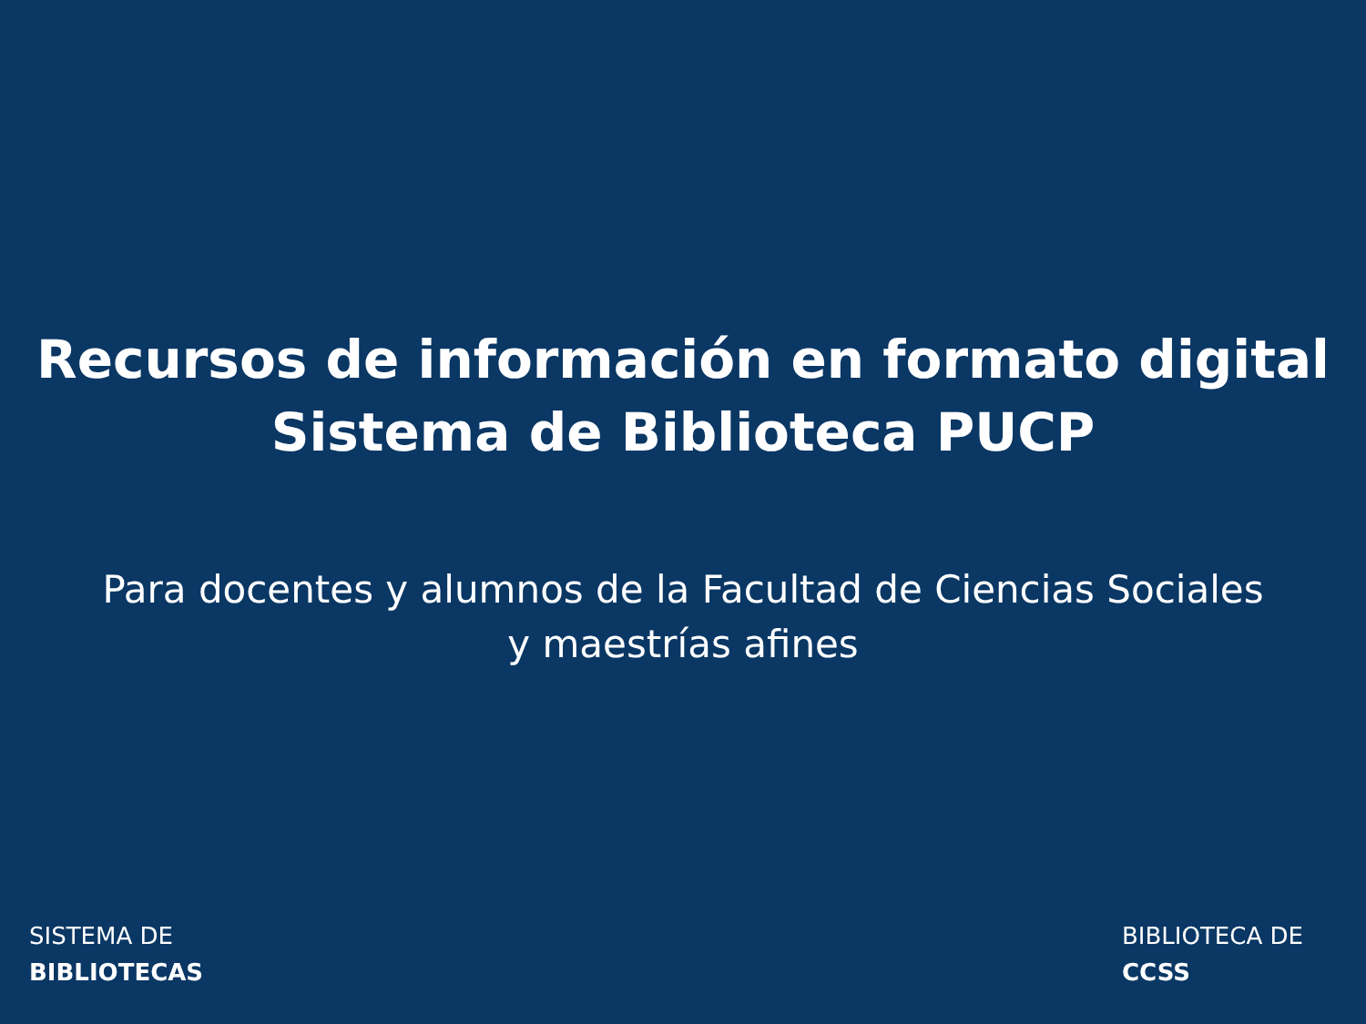Recursos de información en formato digital
Sistema de Biblioteca PUCP
Para docentes y alumnos de la Facultad de Ciencias Sociales y maestrías afines
SISTEMA DE
BIBLIOTECAS
BIBLIOTECA DE
CCSS